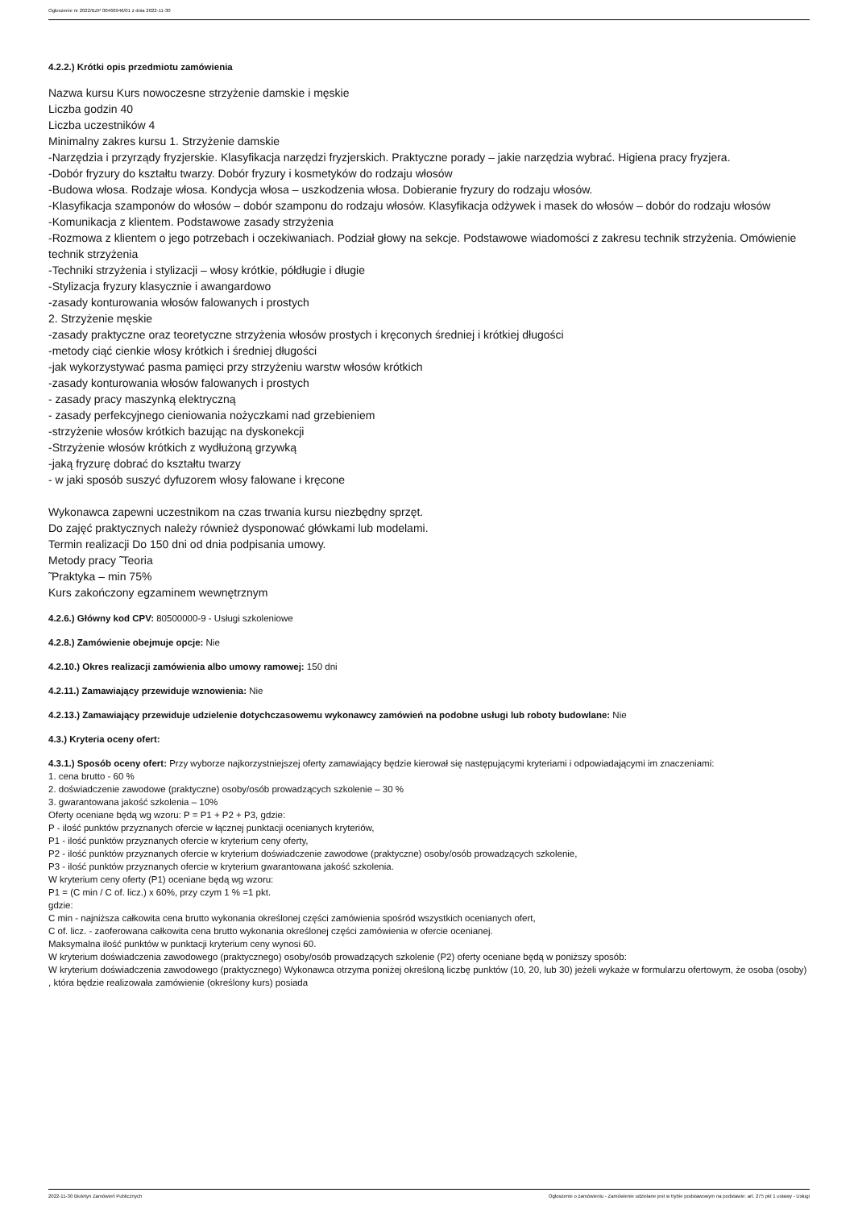Ogłoszenie nr 2022/BZP 00466946/01 z dnia 2022-11-30
4.2.2.) Krótki opis przedmiotu zamówienia
Nazwa kursu Kurs nowoczesne strzyżenie damskie i męskie
Liczba godzin 40
Liczba uczestników 4
Minimalny zakres kursu 1. Strzyżenie damskie
-Narzędzia i przyrządy fryzjerskie. Klasyfikacja narzędzi fryzjerskich. Praktyczne porady – jakie narzędzia wybrać. Higiena pracy fryzjera.
-Dobór fryzury do kształtu twarzy. Dobór fryzury i kosmetyków do rodzaju włosów
-Budowa włosa. Rodzaje włosa. Kondycja włosa – uszkodzenia włosa. Dobieranie fryzury do rodzaju włosów.
-Klasyfikacja szamponów do włosów – dobór szamponu do rodzaju włosów. Klasyfikacja odżywek i masek do włosów – dobór do rodzaju włosów
-Komunikacja z klientem. Podstawowe zasady strzyżenia
-Rozmowa z klientem o jego potrzebach i oczekiwaniach. Podział głowy na sekcje. Podstawowe wiadomości z zakresu technik strzyżenia. Omówienie technik strzyżenia
-Techniki strzyżenia i stylizacji – włosy krótkie, półdługie i długie
-Stylizacja fryzury klasycznie i awangardowo
-zasady konturowania włosów falowanych i prostych
2. Strzyżenie męskie
-zasady praktyczne oraz teoretyczne strzyżenia włosów prostych i kręconych średniej i krótkiej długości
-metody ciąć cienkie włosy krótkich i średniej długości
-jak wykorzystywać pasma pamięci przy strzyżeniu warstw włosów krótkich
-zasady konturowania włosów falowanych i prostych
- zasady pracy maszynką elektryczną
- zasady perfekcyjnego cieniowania nożyczkami nad grzebieniem
-strzyżenie włosów krótkich bazując na dyskonekcji
-Strzyżenie włosów krótkich z wydłużoną grzywką
-jaką fryzurę dobrać do kształtu twarzy
- w jaki sposób suszyć dyfuzorem włosy falowane i kręcone
Wykonawca zapewni uczestnikom na czas trwania kursu niezbędny sprzęt.
Do zajęć praktycznych należy również dysponować główkami lub modelami.
Termin realizacji Do 150 dni od dnia podpisania umowy.
Metody pracy ̃ Teoria
̃ Praktyka – min 75%
Kurs zakończony egzaminem wewnętrznym
4.2.6.) Główny kod CPV: 80500000-9 - Usługi szkoleniowe
4.2.8.) Zamówienie obejmuje opcje: Nie
4.2.10.) Okres realizacji zamówienia albo umowy ramowej: 150 dni
4.2.11.) Zamawiający przewiduje wznowienia: Nie
4.2.13.) Zamawiający przewiduje udzielenie dotychczasowemu wykonawcy zamówień na podobne usługi lub roboty budowlane: Nie
4.3.) Kryteria oceny ofert:
4.3.1.) Sposób oceny ofert: Przy wyborze najkorzystniejszej oferty zamawiający będzie kierował się następującymi kryteriami i odpowiadającymi im znaczeniami:
1. cena brutto - 60 %
2. doświadczenie zawodowe (praktyczne) osoby/osób prowadzących szkolenie – 30 %
3. gwarantowana jakość szkolenia – 10%
Oferty oceniane będą wg wzoru: P = P1 + P2 + P3, gdzie:
P - ilość punktów przyznanych ofercie w łącznej punktacji ocenianych kryteriów,
P1 - ilość punktów przyznanych ofercie w kryterium ceny oferty,
P2 - ilość punktów przyznanych ofercie w kryterium doświadczenie zawodowe (praktyczne) osoby/osób prowadzących szkolenie,
P3 - ilość punktów przyznanych ofercie w kryterium gwarantowana jakość szkolenia.
W kryterium ceny oferty (P1) oceniane będą wg wzoru:
P1 = (C min / C of. licz.) x 60%, przy czym 1 % =1 pkt.
gdzie:
C min - najniższa całkowita cena brutto wykonania określonej części zamówienia spośród wszystkich ocenianych ofert,
C of. licz. - zaoferowana całkowita cena brutto wykonania określonej części zamówienia w ofercie ocenianej.
Maksymalna ilość punktów w punktacji kryterium ceny wynosi 60.
W kryterium doświadczenia zawodowego (praktycznego) osoby/osób prowadzących szkolenie (P2) oferty oceniane będą w poniższy sposób:
W kryterium doświadczenia zawodowego (praktycznego) Wykonawca otrzyma poniżej określoną liczbę punktów (10, 20, lub 30) jeżeli wykaże w formularzu ofertowym, że osoba (osoby) , która będzie realizowała zamówienie (określony kurs) posiada
2022-11-30 Biuletyn Zamówień Publicznych Ogłoszenie o zamówieniu - Zamówienie udzielane jest w trybie podstawowym na podstawie: art. 275 pkt 1 ustawy - Usługi